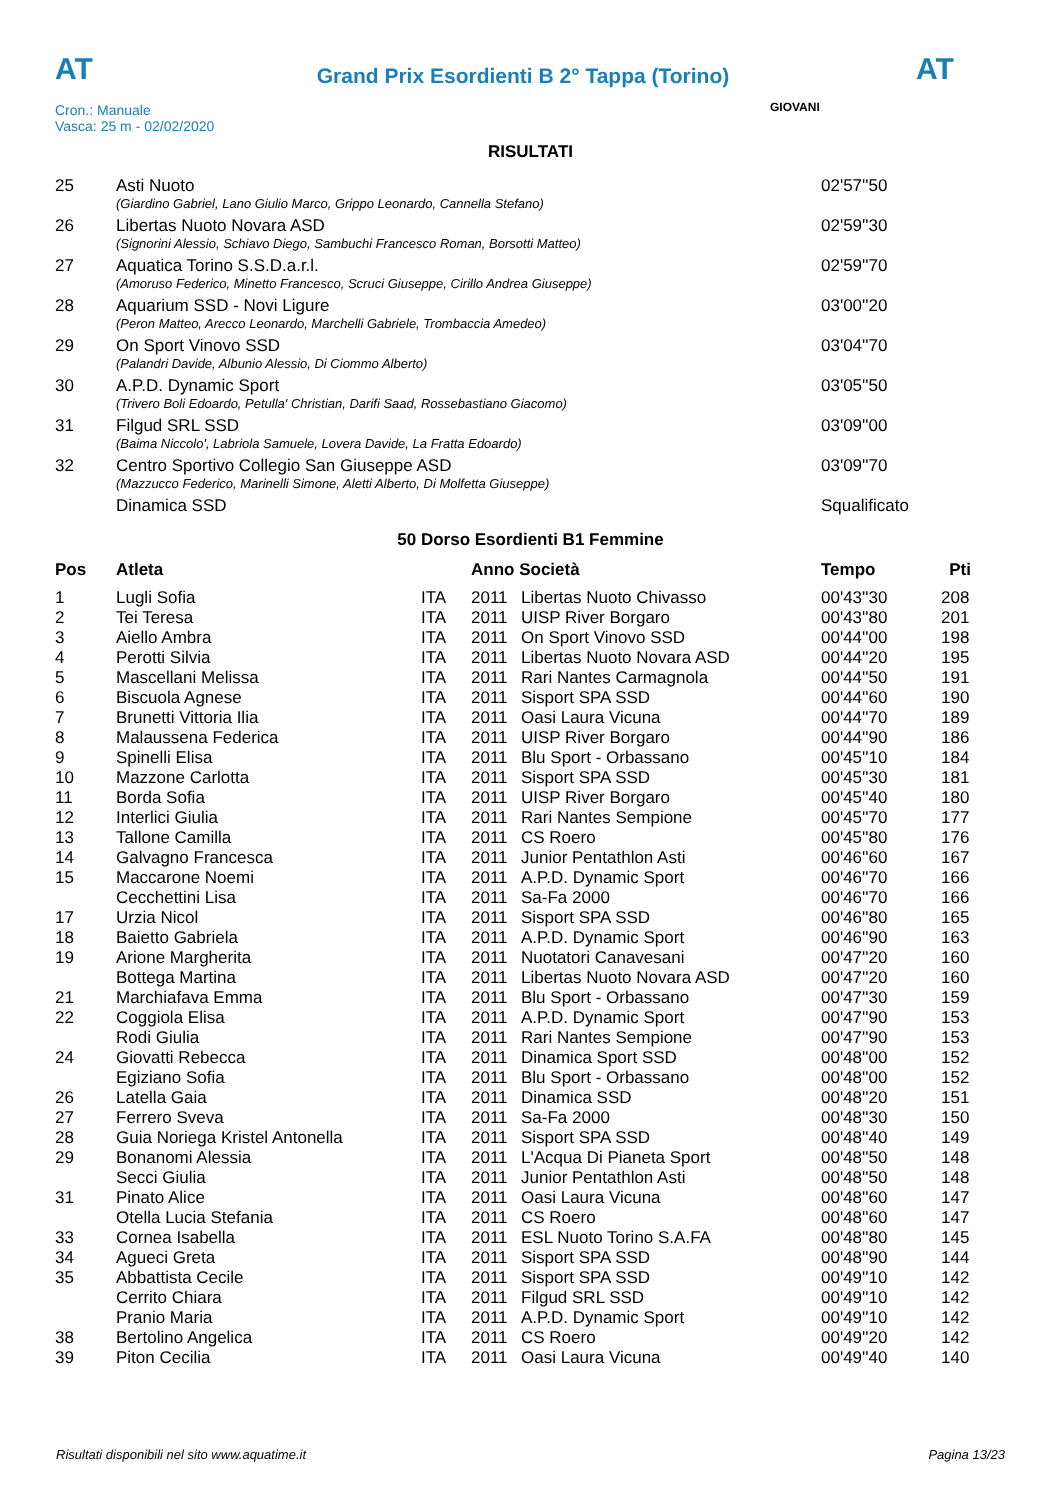AT
Grand Prix Esordienti B 2° Tappa (Torino)
AT
Cron.: Manuale
Vasca: 25 m - 02/02/2020
GIOVANI
RISULTATI
| 25 | Asti Nuoto | 02'57''50 |
| | (Giardino Gabriel, Lano Giulio Marco, Grippo Leonardo, Cannella Stefano) | |
| 26 | Libertas Nuoto Novara ASD | 02'59''30 |
| | (Signorini Alessio, Schiavo Diego, Sambuchi Francesco Roman, Borsotti Matteo) | |
| 27 | Aquatica Torino S.S.D.a.r.l. | 02'59''70 |
| | (Amoruso Federico, Minetto Francesco, Scruci Giuseppe, Cirillo Andrea Giuseppe) | |
| 28 | Aquarium SSD - Novi Ligure | 03'00''20 |
| | (Peron Matteo, Arecco Leonardo, Marchelli Gabriele, Trombaccia Amedeo) | |
| 29 | On Sport Vinovo SSD | 03'04''70 |
| | (Palandri Davide, Albunio Alessio, Di Ciommo Alberto) | |
| 30 | A.P.D. Dynamic Sport | 03'05''50 |
| | (Trivero Boli Edoardo, Petulla' Christian, Darifi Saad, Rossebastiano Giacomo) | |
| 31 | Filgud SRL SSD | 03'09''00 |
| | (Baima Niccolo', Labriola Samuele, Lovera Davide, La Fratta Edoardo) | |
| 32 | Centro Sportivo Collegio San Giuseppe ASD | 03'09''70 |
| | (Mazzucco Federico, Marinelli Simone, Aletti Alberto, Di Molfetta Giuseppe) | |
| | Dinamica SSD | Squalificato |
50 Dorso Esordienti B1 Femmine
| Pos | Atleta | | Anno Società | | Tempo | Pti |
| --- | --- | --- | --- | --- | --- | --- |
| 1 | Lugli Sofia | ITA | 2011 | Libertas Nuoto Chivasso | 00'43''30 | 208 |
| 2 | Tei Teresa | ITA | 2011 | UISP River Borgaro | 00'43''80 | 201 |
| 3 | Aiello Ambra | ITA | 2011 | On Sport Vinovo SSD | 00'44''00 | 198 |
| 4 | Perotti Silvia | ITA | 2011 | Libertas Nuoto Novara ASD | 00'44''20 | 195 |
| 5 | Mascellani Melissa | ITA | 2011 | Rari Nantes Carmagnola | 00'44''50 | 191 |
| 6 | Biscuola Agnese | ITA | 2011 | Sisport SPA SSD | 00'44''60 | 190 |
| 7 | Brunetti Vittoria Ilia | ITA | 2011 | Oasi Laura Vicuna | 00'44''70 | 189 |
| 8 | Malaussena Federica | ITA | 2011 | UISP River Borgaro | 00'44''90 | 186 |
| 9 | Spinelli Elisa | ITA | 2011 | Blu Sport - Orbassano | 00'45''10 | 184 |
| 10 | Mazzone Carlotta | ITA | 2011 | Sisport SPA SSD | 00'45''30 | 181 |
| 11 | Borda Sofia | ITA | 2011 | UISP River Borgaro | 00'45''40 | 180 |
| 12 | Interlici Giulia | ITA | 2011 | Rari Nantes Sempione | 00'45''70 | 177 |
| 13 | Tallone Camilla | ITA | 2011 | CS Roero | 00'45''80 | 176 |
| 14 | Galvagno Francesca | ITA | 2011 | Junior Pentathlon Asti | 00'46''60 | 167 |
| 15 | Maccarone Noemi | ITA | 2011 | A.P.D. Dynamic Sport | 00'46''70 | 166 |
| | Cecchettini Lisa | ITA | 2011 | Sa-Fa 2000 | 00'46''70 | 166 |
| 17 | Urzia Nicol | ITA | 2011 | Sisport SPA SSD | 00'46''80 | 165 |
| 18 | Baietto Gabriela | ITA | 2011 | A.P.D. Dynamic Sport | 00'46''90 | 163 |
| 19 | Arione Margherita | ITA | 2011 | Nuotatori Canavesani | 00'47''20 | 160 |
| | Bottega Martina | ITA | 2011 | Libertas Nuoto Novara ASD | 00'47''20 | 160 |
| 21 | Marchiafava Emma | ITA | 2011 | Blu Sport - Orbassano | 00'47''30 | 159 |
| 22 | Coggiola Elisa | ITA | 2011 | A.P.D. Dynamic Sport | 00'47''90 | 153 |
| | Rodi Giulia | ITA | 2011 | Rari Nantes Sempione | 00'47''90 | 153 |
| 24 | Giovatti Rebecca | ITA | 2011 | Dinamica Sport SSD | 00'48''00 | 152 |
| | Egiziano Sofia | ITA | 2011 | Blu Sport - Orbassano | 00'48''00 | 152 |
| 26 | Latella Gaia | ITA | 2011 | Dinamica SSD | 00'48''20 | 151 |
| 27 | Ferrero Sveva | ITA | 2011 | Sa-Fa 2000 | 00'48''30 | 150 |
| 28 | Guia Noriega Kristel Antonella | ITA | 2011 | Sisport SPA SSD | 00'48''40 | 149 |
| 29 | Bonanomi Alessia | ITA | 2011 | L'Acqua Di Pianeta Sport | 00'48''50 | 148 |
| | Secci Giulia | ITA | 2011 | Junior Pentathlon Asti | 00'48''50 | 148 |
| 31 | Pinato Alice | ITA | 2011 | Oasi Laura Vicuna | 00'48''60 | 147 |
| | Otella Lucia Stefania | ITA | 2011 | CS Roero | 00'48''60 | 147 |
| 33 | Cornea Isabella | ITA | 2011 | ESL Nuoto Torino S.A.FA | 00'48''80 | 145 |
| 34 | Agueci Greta | ITA | 2011 | Sisport SPA SSD | 00'48''90 | 144 |
| 35 | Abbattista Cecile | ITA | 2011 | Sisport SPA SSD | 00'49''10 | 142 |
| | Cerrito Chiara | ITA | 2011 | Filgud SRL SSD | 00'49''10 | 142 |
| | Pranio Maria | ITA | 2011 | A.P.D. Dynamic Sport | 00'49''10 | 142 |
| 38 | Bertolino Angelica | ITA | 2011 | CS Roero | 00'49''20 | 142 |
| 39 | Piton Cecilia | ITA | 2011 | Oasi Laura Vicuna | 00'49''40 | 140 |
Risultati disponibili nel sito www.aquatime.it Pagina 13/23